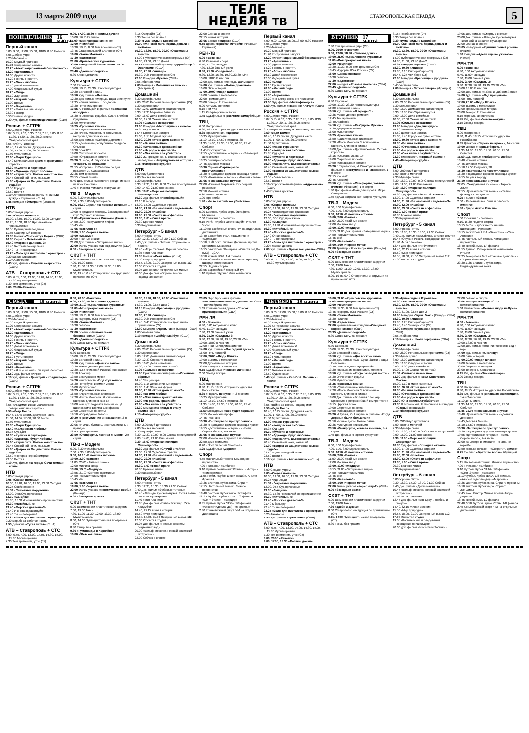13 марта 2009 года
ТЕЛЕ
НЕДЕЛЯ ТВ
СТАВРОПОЛЬСКАЯ ПРАВДА
5
ПОНЕДЕЛЬНИК 16 марта
Первый канал
5.00, 9.00, 12.00, 15.00, 18.00, 0.30 Новости
5.05 Доброе утро!
9.20 Малахов +
10.20 Модный приговор
11.20 Контрольная закупка
12.20 «Агент национальной безопасности»
13.20 «Детективы»
14.00 Другие новости
14.20 Понять. Простить
15.20 «Огонь любви»
16.10 Давай поженимся!
17.00 Федеральный судья
18.20 «След»
19.10 Жди меня
20.00 «Жаркий лед»
21.00 Время
21.30 «Воротилы»
22.20 «Мама вышла замуж»
23.30 Познер
0.50 Гении и злодеи
1.20 Худ. фильм «Плохие девчонки» (США)
Россия + СГТРК
5.00 Доброе утро, Россия!
5.07, 5.35, 6.07, 6.35, 7.07, 7.35, 8.05, 8.30, 11.30, 14.20, 17.20, 20.25 Вести. Ставропольский край
8.55 «Убить Гитлера»
10.45, 17.45 Вести. Дежурная часть
11.00, 14.00, 17.00, 20.00 Вести
11.50 Мультфильм
12.00 «Марш Турецкого»
14.40 Криминальная драма «Преступная страсть»
16.30 «Кулагин и партнеры»
18.00 «Однажды будет любовь»
19.00 «Кармелита. Цыганская страсть»
20.45 Спокойной ночи, малыши!
21.00 «Доярка из Хацапетовки. Вызов судьбе»
22.50 Городок
23.50 Вести +
0.10 Остросюжетный фильм «Темный дождь» (Германия - США)
1.45 Комедия «Эмигрант» (Италия)
НТВ
6.00 Сегодня утром
9.05 «Скорая помощь»
10.00, 13.00, 16.00, 19.00, 23.00 Сегодня
10.25, 15.30, 18.30 Чрезвычайное происшествие
10.55 Кулинарный поединок
11.55 Квартирный вопрос
13.35 Боевик «Ультиматум Борна» (США)
16.30 Сериал «Литейный, 4»
19.40 «Морские дьяволы-3»
21.40 Честный понедельник
22.40 Ты не поверишь!
23.25 «Соло для пистолета с оркестром»
0.20 Школа злословия
1.10 Quattroruote
1.45 Худ. фильм «Рецепты анархиста» (США)
АТВ – Ставрополь + СТС
6.00, 6.55, 7.00, 13.00, 14.00, 14.30, 15.00, 15.30 Мультсериалы
7.30 Тем временем, утро (Ст)
8.00, 20.00 «Ранетки»
9.00, 17.00, 18.30 «Папины дочки»
10.00, 16.30 Галилео
11.00 «Моя прекрасная няня»
12.00 «Чемпион»
13.30, 19.30, 0.00 Тем временем (Ст)
13.45 Ставропольский Благовест (Ст)
16.00 «Ханна Монтана»
17.30 «Кадетство»
21.00 «Кремлевские курсанты»
22.00 Комедийный боевик «Нянь-ки-2» (США)
23.40 «Даешь молодежь!»
0.30 Кино в деталях
Культура + СГТРК
7.00 Евроньюс
10.00, 19.30, 23.30 Новости культуры
10.20 В главной роли...
10.50 Худ. фильм «Левша»
12.20 Док. фильм «Мерида. Вода и ее пути»
12.35 «Линия жизни». . Бондарев
13.30 Пятое измерение
13.55 А. Ростоцкий в фильме «Запасной аэродром»
15.30 «Пленницы судьбы». Ольга Глебова-Судейкина
16.00 Мультсериал
16.25 «Грозовые камни»
16.50 «Удивительные животные»
17.20 «Игорь Моисеев. Я вспоминаю... гастроль длиною в жизнь»
18.00 Док. фильм «Собор в Дархэме»
18.15 «Достояние республики». Усадьба Ольгово
18.30 БлокНОТ
19.00 Секретные проекты
19.50 «Оправдание Гоголя»
20.20 О. Кабо, М. Глузский в фильме «Умирать не страшно»
21.55 «Острова». К 85-летию со дня рождения Л. Кулиджанова
22.35 Тем временем
23.55 «Тихий гений»
0.40 Док. фильм «Монголия: рождение кино из пространства»
1.40 «Планета Михаила Аникушина»
ТВ-3 – Модем
6.00, 8.30 Мультфильмы
7.00, 7.30, 8.00 Мультсериалы
9.00, 16.10 Сериал «В поисках истины», 1-я серия
10.00 «Городские легенды. Заколдованный круг Садового кольца»
11.00 «Приключения Индианы Джонса»
14.50, 2.00 Разрушители мифов
15.45 Упс!
17.05 «Вавилон-5»
18.00, 1.00 «Черная метка»
19.00 «Медиум»
20.00 «Тайные знаки»
21.00 Док. фильм «Затерянные миры»
22.00 Фильм ужасов «Из-под земли» (США)
0.00 «Звездные врата»
СКЭТ + ТНТ
6.00 Возможности пластической хирургии
7.00, 19.00 Такси
7.30, 11.00, 11.30, 12.00, 12.30, 13.00 Мультсериалы
8.00, 19.45, 0.40 Ставрополь: инструкция по применению (Ст)
8.15 Овертайм (Ст)
8.30 Танцы без правил
9.30 «Гуманоиды в Королёве»
10.00 «Женская лига: парни, деньги и любовь»
10.30, 13.30, 18.00, 20.00 «Счастливы вместе»
14.00 Публицистическая программа (Ст)
14.30, 21.00, 23.55 Дом-2
15.55 Мистический триллер «Другой мир-2. Эволюция» (США)
18.30, 20.30 «Универ»
19.30, 0.25 Информбюро (Ст)
22.00 Комедия «Куклы» (США)
0.55 Убойная лига
2.05 Комедия «Мальчики на пенсии» (Австралия)
Домашний
6.30 Мультфильмы
7.00, 23.00 Региональные программы (Ст)
7.30 Мультсериал
8.00, 12.00 Домашняя энциклопедия
8.30, 12.30 Мировые бабушки
9.00, 16.00 Дела семейные
10.00, 17.00 Скажи, что не так?!
11.00 «Сильное лекарство»
13.00 Комедия «Много шума из ничего»
14.35 Вкусы мира
14.45 Цветочные истории
15.00, 1.15 Модный журнал
18.00, 20.30 «Кто в доме хозяин?»
18.30 «Во имя любви»
19.30 «Отчаянные домохозяйки»
21.00 «Не родись красивой»
22.00 «Она написала убийство»
23.30 Ж. Прокуренко, Г. Епифанцев в мелодраме «Непридуманная история»
2.15 «Наперекор судьбе»
ДТВ
6.00 Клуб детективов
7.00 Тысяча мелочей
7.30 Мультфильмы
8.30, 12.30, 19.00, 0.00 Состав преступлений
9.00, 14.00, 21.00 Вне закона
9.30, 16.00 «Морская полиция. Спецотдел-5»
10.30 Худ. фильм «Непобедимый»
12.10 В засаде
13.00, 17.00 Судебные страсти
14.30, 21.30 «Безмолвный свидетель-3»
15.00, 22.00 «Ищейка»
18.00, 23.00 «Охота на асфальте»
19.30, 1.00 «Узнай врага»
20.30 Брачное чтиво
0.30 Карданный вал
Петербург - 5 канал
6.00 Утро на Пятом
9.30, 12.30, 15.30, 18.30, 21.30 Сейчас
9.40 Док. фильм «Питоны. Вторжение на болота»
10.40 «Игорь Тальков. Версии гибели»
11.35 «Моя планета»
13.35 Боевик «Сент Айвз» (США)
15.50 «Мир природы»
16.55, 18.00, 21.00 Экстренный вызов 112
17.00 Открытая студия
19.05 Док. сериал «Утраченные миры»
20.00 Док. фильм «Оружие России. Подводная вахта»
22.00 Сейчас о спорте
22.15 Живая история
23.05 Боевик «Мираж» (США)
0.55 Драма «Простая история» (Франция - Германия)
РЕН-ТВ
6.00 «Вовочка»
6.30 Реальный спорт
6.40, 11.00 Час суда
7.30, 13.00 Званый ужин
8.30, 21.00 «Солдаты-3»
9.30, 12.30, 16.30, 19.30, 23.30 «24»
10.00, 18.00 В час пик
12.00 Док. фильм «Легенды Далмации»
14.00 Худ. фильм «Война драконов»
16.00 Пять историй
17.00, 20.00 «Люди Шпака»
19.00 Выжить в мегаполисе
22.00 Громкое дело
23.00 Вечер с Т. Кеосаяном
0.00 Актуальное чтиво
0.15 Три угла
1.15 Репортерские истории
1.45 Худ. фильм «Проклятие самоубийцы»
ТВЦ
6.00 Настроение
8.30, 18.15 История государства Российского
8.35 Приключения. «Дорога»
10.35 Мультфильмы
11.10, 15.10, 17.50 Петровка, 38
11.30, 14.30, 17.30, 19.50, 20.30, 23.45 События
11.45 Постскриптум
12.55 «Детективные истории» - «Зловещий автосервис»
13.25 В центре событий
14.45 Деловая Москва
15.30 Сериал «Партнеры по преступлению»
16.30 «Подводная одиссея команды Кусто»
19.55 «Реальные истории» - «Ранняя слава»
21.05 «Генеральская внучка»
22.00 «Евгений Мартынов. Последний романтик»
22.50 Момент истины
0.20 Ничего личного
1.00 Про регби
1.40 «Чисто английское убийство»
Спорт
5.00 Биатлон. Кубок мира. Эстафета. Мужчины
7.00 Телеканал «Бибигон»
9.15 Регби. «Кубок шести наций». Италия - Уэльс
11.10 Конькобежный спорт. ЧМ на отдельных дистанциях
13.40 Баскетбол. НБА. «Вашингтон» - «Орландо»
15.50, 1.40 Бокс. Вахтанг Дарчинян против Кристиана Михареса
16.55 Баскетбол. Женщины. «Спарта энд К» (МО) - ЦСКА
18.50 Хоккей. КХЛ. 1/4 финала
22.00 «Самый сильный человек». Арнольд Шварценеггер Классик
22.55 Неделя спорта
23.55 Европейский покерный тур
1.10 Футбол. Журнал Лиги чемпионов
Первый канал
5.00, 9.00, 12.00, 15.00, 18.00, 0.30 Новости
5.05 Доброе утро!
9.20 Малахов +
10.20 Модный приговор
11.20 Контрольная закупка
12.20 «Агент национальной безопасности»
13.20 «Детективы»
14.00 Другие новости
14.20 Понять. Простить
15.20 «Огонь любви»
16.10 Давай поженимся!
17.00 Федеральный судья
18.20 «След»
19.10 Пусть говорят
20.00 «Жаркий лед»
21.00 Время
21.30 «Воротилы»
22.20 «По следу снежного человека»
23.50 Худ. фильм «Мистификация»
1.50 Худ. фильм «Парни не плачут» (США)
Россия + СГТРК
5.00 Доброе утро, Россия!
5.07, 5.35, 6.07, 6.35, 7.07, 7.35, 8.05, 8.30, 11.30, 14.20, 17.20, 20.25 Вести. Ставропольский край
8.55 «Бунт Ихтиандра. Александр Беляев»
9.50 «Леди Бомж»
10.45, 17.45 Вести. Дежурная часть
11.00, 14.00, 17.00, 20.00 Вести
11.50 Мультфильм
12.00 «Марш Турецкого»
14.40 «Колдовская любовь»
15.35 Суд идет
16.30 «Кулагин и партнеры»
18.00 «Однажды будет любовь»
19.00 «Кармелита. Цыганская страсть»
20.45 Спокойной ночи, малыши!
21.00 «Доярка из Хацапетовки. Вызов судьбе»
22.50 «Севастополь»
23.50 Вести +
0.10 Остросюжетный фильм «Адреналин» (США)
1.40 Горячая десятка
НТВ
6.00 Сегодня утром
9.05 «Скорая помощь»
10.00, 13.00, 16.00, 19.00, 23.00 Сегодня
10.25 Чистосердечное признание
11.00 «Секретные поручения»
12.00, 0.55 Суд присяжных
13.30 «Сыщики»
15.30, 18.30 Чрезвычайное происшествие
16.30 «Литейный, 4»
19.40 «Морские дьяволы-3»
21.40 Очная ставка
22.40 Ты не поверишь!
23.25 «Соло для пистолета с оркестром»
0.20 Главная дорога
2.00 Худ. фильм «Время танцевать» (США)
АТВ – Ставрополь + СТС
6.00, 6.55, 7.00, 13.00, 14.00, 14.30, 15.00, 15.30 Мультсериалы
ВТОРНИК 17 марта
7.30 Тем временем, утро (Ст)
8.00, 20.00 «Ранетки»
9.00, 17.00, 18.30 «Папины дочки»
10.00, 21.00 «Кремлевские курсанты»
11.00 «Моя прекрасная няня»
12.00 «Чемпион»
13.30, 19.30, 0.00 Тем временем (Ст)
13.45 «Курорты Юга России» (Ст)
16.00 «Ханна Монтана»
16.30 Галилео
17.30 «Кадетство»
22.00 Комедия «Розовая пантера» (США)
23.45 «Даешь молодежь!»
0.30 Слава Богу, ты пришел!
Культура + СГТРК
6.30 Евроньюс
10.00, 19.30, 23.30 Новости культуры
10.20 В главной роли...
10.50 Худ. фильм «В городе С.»
12.35 Живое дерево ремесел
12.45 Тем временем
13.40 Academia
14.10 Худ. фильм «Разбудите Мухина»
15.30 Дворцовые тайны
16.00 Мультсериал
16.25 «Грозовые камни»
16.50 «Удивительные животные»
17.20 «Игорь Моисеев. Я вспоминаю... гастроль длиною в жизнь»
18.00 Док. фильм «Дроттингхольм. Остров королев»
18.15 «Слыхали ль вы?..»
19.00 Секретные проекты
19.50 «Оправдание Гоголя»
20.20 Г. Тараторкин, И. Смоктуновский в фильме «Преступление и наказание», 1-я серия
22.15 Кто мы?
22.45 Апокриф
23.50 Худ. фильм «Стенфорты, хозяева ячменя» (Франция), 1-я серия
1.30 Док. фильм «Розы для короля. Игорь Северянин»
1.55 «Душа-астраханка». Борис Кустодиев
ТВ-3 – Модем
6.00, 8.30 Мультфильмы
7.00, 7.30, 8.00 Мультсериалы
9.00, 16.10 «В поисках истины»
10.00, 2.00 «Баязет»
11.00, 20.00 «Тайные знаки»
12.00 Мистика звезд
13.00, 19.00 «Медиум»
13.55, 21.00 Док. фильм «Затерянные миры»
14.50 Разрушители мифов
15.45 Упс!
17.05 «Вавилон-5»
18.00, 1.00 «Черная метка»
22.00 Триллер «Ярость гризли» (Канада)
0.00 «Звездные врата»
СКЭТ + ТНТ
6.00 Возможности пластической хирургии
7.00, 19.00 Такси
7.30, 11.00, 11.30, 12.00, 12.30, 13.00 Мультсериалы
8.00, 19.45, 0.40 Ставрополь: инструкция по применению (Ст)
8.15 Преображение (Ст)
8.30 Танцы без правил
9.30 «Гуманоиды в Королёве»
10.00 «Женская лига: парни, деньги и любовь»
10.30, 13.30, 18.00, 20.00 «Счастливы вместе»
14.00 Публицистическая программа (Ст)
14.30, 21.00, 23.40 Дом-2
16.05 Комедия «Куклы» (США)
18.30, 20.30 «Универ»
19.30, 0.10 Информбюро (Ст)
19.45, 0.25 VIP-бюро (Ст)
22.00 Комедия «Красавица и уродина» (США)
0.45 Убойная лига
2.00 Комедия «Летний лагерь» (Франция)
Домашний
6.30 Мультфильмы
7.00, 23.00 Региональные программы (Ст)
7.30 Мультсериал
8.00, 12.00 Домашняя энциклопедия
8.30, 12.30 ИноСтранная кухня
9.00, 16.00 Дела семейные
10.00, 17.00 Скажи, что не так?!
11.00 «Сильное лекарство»
13.00 Комедия «Два дня чудес»
14.20 Знаковые вещи
14.50 Цветочные истории
15.00, 1.40 Городское путешествие
18.00, 20.30 «Кто в доме хозяин?»
18.30 «Во имя любви»
19.30 «Отчаянные домохозяйки»
21.00 «Не родись красивой»
22.00 «Она написала убийство»
23.30 Киноповесть «Первый эшелон»
2.40 «Наперекор судьбе»
ДТВ
6.00, 2.00 Клуб детективов
7.00 Тысяча мелочей
7.30 Мультфильмы
8.30, 12.30, 19.00, 0.00 Состав преступлений
9.00, 14.00, 21.00 Вне закона
9.30, 16.00 «Морская полиция. Спецотдел-5»
10.30 Худ. фильм «Золотой эшелон»
13.00, 17.00 Судебные страсти
14.30, 21.30 «Безмолвный свидетель-3»
15.00, 22.00 «Ищейка»
18.00, 23.00 «Охота на асфальте»
19.30, 1.00 «Узнай врага»
20.30 Брачное чтиво
0.30 Карданный вал
Петербург - 5 канал
6.00 Утро на Пятом
9.30, 12.30, 15.30, 18.30, 21.30 Сейчас
9.40 Док. фильм «Дельфины. В тихом омуте»
10.45 «Оружие России. Подводная вахта»
11.40 «Моя планета»
13.45 Док. фильм «Ян Флеминг»
14.40, 22.15 Живая история
15.50 «Мир природы»
16.55, 18.00, 21.00 Экстренный вызов 112
17.00 Открытая студия
19.05 Док. фильм «Смерть в снегах»
20.00 Док. фильм «Легенда Русского музея. Тихая война Василия Пушкарева»
22.00 Сейчас о спорте
23.05 Мелодрама «Криминальный роман» (Индия)
1.30 Комедия «Адела еще не ужинала» (Чехия)
РЕН-ТВ
6.00 «Вовочка»
6.30, 0.00 Актуальное чтиво
6.40, 11.00 Час суда
7.30, 13.00 Званый ужин
8.30, 21.00 «Солдаты-3»
9.30, 12.30, 16.30, 19.30, 23.30 «24»
10.00, 18.00 В час пик
12.00 Док. фильм «Тайны индийских йогов»
14.00 Худ. фильм «Под прицелом»
16.00 Пять историй
17.00, 20.00 «Люди Шпака»
19.00 Выжить в мегаполисе
22.00 Чрезвычайные истории
23.00 Вечер с Т. Кеосаяном
0.15 Нереальная политика
0.45 Худ. фильм «Человек-акула»
2.15 Звезда покера
ТВЦ
6.00 Настроение
8.30, 11.45, 18.15 История государства Российского
8.35 Детектив «Пароль не нужен», 1-я серия
10.00 Боевик «Черные береты»
11.30, 14.30, 17.30, 19.50, 20.50, 23.50 События
11.50 Худ. фильм «Лабиринты любви»
13.40 Момент истины
14.45 Деловая Москва
15.10, 17.50 Петровка, 38
15.30 «Партнеры по преступлению»
16.30 «Подводная одиссея команды Кусто»
19.55 Лицом к городу
21.10 «Генеральская внучка»
22.05 «Скандальная жизнь» – «Тарифы ЖКХ»
22.55 «Доказательства вины» - «Тайны французского двора»
0.25 Триллер «Заказ»
2.00 «Железный век. Сила и слабость империи»
2.30 «Пуаро Агаты Кристи»
Спорт
7.00 Телеканал «Бибигон»
9.10, 15.30 Неделя спорта
10.15 Регби. «Кубок шести наций». Шотландия - Ирландия
13.15 Баскетбол. НБА. «Хьюстон» - «Сан-Антонио»
16.45 Настольный теннис. Командное первенство
18.40 Хоккей. КХЛ. 1/4 финала
21.55 Футбол. Обзор матчей чемпионата Италии
22.25 Вечер боев М-1. «Красные дьяволы» - сборная Финляндии
23.30, 1.25 Биатлон. Кубок мира. Индивидуальная гонка
СРЕДА 18 марта
Первый канал
5.00, 9.00, 12.00, 15.00, 18.00, 0.30 Новости
5.05 Доброе утро!
9.20 Малахов +
10.20 Модный приговор
11.20 Контрольная закупка
12.20 «Агент национальной безопасности»
13.20 «Детективы»
14.00 Другие новости
14.20 Понять. Простить
15.20 «Огонь любви»
16.10 Давай поженимся!
17.00 Федеральный судья
18.20 «След»
19.10 Пусть говорят
20.00 «Жаркий лед»
21.00 Время
21.30 «Воротилы»
22.20 «Я еще не жил». Валерий Леонтьев
23.50 Худ. фильм «Игра»
2.10 Худ. фильм «Деметрий и гладиаторы» (США)
Россия + СГТРК
5.00 Доброе утро, Россия!
5.07, 5.35, 6.07, 6.35, 7.07, 7.35, 8.05, 8.30, 11.30, 14.20, 17.20, 20.25 Вести. Ставропольский край
8.55 «Академик Исаак Халатников: совершенно не секретно»
9.50 «Леди Босс»
10.45, 17.45 Вести. Дежурная часть
11.00, 14.00, 17.00, 20.00 Вести
11.50 Мультфильм
12.30 «Марш Турецкого»
14.40 «Колдовская любовь»
15.35 Суд идет
16.30 «Кулагин и партнеры»
18.00 «Однажды будет любовь»
19.00 «Кармелита. Цыганская страсть»
20.45 Спокойной ночи, малыши!
21.00 «Доярка из Хацапетовки. Вызов судьбе»
22.50 «Призрак черной смерти»
23.50 Вести +
0.10 Худ. фильм «В городе Сочи темные ночи»
НТВ
6.00 Сегодня утром
9.05 «Скорая помощь»
10.00, 13.00, 16.00, 19.00, 23.00 Сегодня
10.25 Особо опасен!
11.00 «Секретные поручения»
12.00, 0.55 Суд присяжных
13.30 «Сыщики»
15.30, 18.30 Чрезвычайное происшествие
16.30 «Литейный, 4»
19.40 «Морские дьяволы-3»
21.40 И снова здравствуйте!
22.40 Ты не поверишь!
23.25 «Соло для пистолета с оркестром»
0.20 Борьба за собственность
1.55 Детектив «Тугая петля» (США)
АТВ – Ставрополь + СТС
6.00, 6.55, 7.00, 13.00, 14.00, 14.30, 15.00, 15.30 Мультсериалы
7.30 Тем временем, утро (Ст)
8.00, 20.00 «Ранетки»
9.00, 17.00, 18.30 «Папины дочки»
10.00, 21.00 «Кремлевские курсанты»
11.00 «Моя прекрасная няня»
12.00 «Чемпион»
13.30, 19.30, 0.00 Тем временем (Ст)
13.45 «Курорты Юга России» (Ст)
16.00 «Ханна Монтана»
16.30 Галилео
17.30 «Кадетство»
22.00 Боевик «Национальная безопасность» (США)
23.45 «Даешь молодежь!»
0.30 Слава Богу, ты пришел!
Культура + СГТРК
6.30 Евроньюс
10.00, 19.30, 23.30 Новости культуры
10.20 В главной роли...
10.50 Худ. фильм «Дамское танго»
12.20 Живое дерево ремесел
12.30, 1.55 «Николай Римский-Корсаков»
13.10 Апокриф
13.50 Век Русского музея
14.20 Киноповесть «Под стук колес»
15.30 Петербург: время и место
16.00 Мультсериал
16.25 «Грозовые камни»
16.50 «Удивительные животные»
17.20 «Игорь Моисеев. Я вспоминаю... гастроль длиною в жизнь»
18.00 Концерт лауреата премии им. Д. Шостаковича Ефима Бронфмана
19.00 Секретные проекты
19.50 «Оправдание Гоголя»
20.20 «Преступление и наказание», 2-я серия
22.05 «Я лишь бунтарь, искатель истины и правды»
22.45 Цвет времени
23.50 «Стенфорты, хозяева ячменя», 2-я серия
ТВ-3 – Модем
6.00, 8.30 Мультфильмы
7.00, 7.30, 8.00 Мультсериалы
9.00, 16.10 «В поисках истины»
10.00, 2.00 «Баязет»
11.00, 20.00 «Тайные знаки»
12.00 Мистика звезд
13.00, 19.00 «Медиум»
13.55, 21.00 «Затерянные миры»
14.50 Разрушители мифов
15.45 Упс!
17.05 «Вавилон-5»
18.00, 1.00 «Черная метка»
22.00 Фильм ужасов «Генетическая особь» (Канада)
0.00 «Звездные врата»
СКЭТ + ТНТ
6.00 Возможности пластической хирургии
7.00, 19.00 Такси
7.30, 11.00, 11.30, 12.00, 12.30, 13.00 Мультсериалы
8.00, 14.00 Публицистическая программа (Ст)
8.30 Танцы без правил
9.30 «Гуманоиды в Королёве»
10.00 «Женская лига»
10.30, 13.30, 18.00, 20.00 «Счастливы вместе»
14.30, 21.00, 23.55 Дом-2
16.15 Комедия «Красавица и уродина» (США)
18.30, 20.30 «Универ»
19.30, 0.25 Информбюро (Ст)
19.45, 0.40 Ставрополь: инструкция по применению (Ст)
22.00 Комедия «Удачи, Чак!» (Канада - США)
1.00 Убойная лига
2.10 Комедия «Шайбу! Шайбу!» (США)
Домашний
6.30 Мультфильмы
7.00, 23.00 Региональные программы (Ст)
7.30 Мультсериал
8.00, 12.00 Домашняя энциклопедия
8.30, 12.30 Спросите повара
9.00, 16.00 Дела семейные
10.00, 17.00 Скажи, что не так?!
11.00 «Сильное лекарство»
13.00 Приключенческий фильм «Огненные вёрсты»
14.45 Улицы мира
15.00, 1.15 Декоративные страсти
15.30, 1.45 Женская форма
18.00, 20.30 «Кто в доме хозяин?»
18.30 «Во имя любви»
19.30 «Отчаянные домохозяйки»
21.00 «Не родись красивой»
22.00 «Она написала убийство»
23.30 Мелодрама «Когда я стану великаном»
2.15 «Наперекор судьбе»
ДТВ
6.00, 2.00 Клуб детективов
7.00 Тысяча мелочей
7.30 Мультфильмы
8.30, 12.30, 19.00, 0.00 Состав преступлений
9.00, 14.00, 21.00 Вне закона
9.30, 16.00 «Морская полиция. Спецотдел-5»
10.30 Худ. фильм «Случай в тайге»
13.00, 17.00 Судебные страсти
14.30, 21.30 «Безмолвный свидетель-3»
15.00, 22.00 «Ищейка»
18.00, 23.00 «Охота на асфальте»
19.30, 1.00 «Узнай врага»
20.30 Брачное чтиво
0.30 Карданный вал
Петербург - 5 канал
6.00 Утро на Пятом
9.30, 12.30, 15.30, 18.30, 21.30 Сейчас
9.40 Док. фильм «Зубастые титаны»
10.45 «Легенда Русского музея. Тихая война Василия Пушкарева»
11.40 «Моя планета»
13.35 Док. фильм «Пабло Эскобар. Ужас Колумбии»
14.40, 22.15 Живая история
15.50 «Мир природы»
16.55, 18.00, 21.00 Экстренный вызов 112
17.00 Открытая студия
19.05 Док. фильм «Грязные секреты подземных вод»
20.00 «Вольф Мессинг. Первый советский экстрасенс»
22.00 Сейчас о спорте
23.05 Пирс Броснан в фильме «Исчезновение Кевина Джонсона» (США - Великобритания)
1.05 Криминальная драма «Список приговоренных» (США)
РЕН-ТВ
6.00 «Вовочка»
6.30, 0.00 Актуальное чтиво
6.40, 11.00 Час суда
7.30, 13.00 Званый ужин
8.30, 21.00 «Солдаты-3»
9.30, 12.30, 16.30, 19.30, 23.30 «24»
10.00, 18.00 В час пик
12.00 «Тайны индийских йогов»
14.00 Худ. фильм «Последний десант»
16.00 Пять историй
17.00, 20.00 «Люди Шпака»
19.00 Выжить в мегаполисе
22.00 Детективные истории
23.00 Вечер с Т. Кеосаяном
0.15 Худ. фильм «Человек-личинка»
2.00 Звезда покера
ТВЦ
6.00 Настроение
8.30, 11.45, 18.15 История государства Российского
8.35 «Пароль не нужен», 2-я серия
10.25 Мультфильмы
11.10, 15.10, 17.50 Петровка, 38
11.30, 14.30, 17.30, 19.50, 20.30, 23.45 События
11.50 Мелодрама «Всё будет хорошо»
13.55 Московские профи
14.45 Резонанс
15.30 «Партнеры по преступлению»
16.30 «Подводная одиссея команды Кусто»
19.55 «Детективные истории» - «Беги, Серега, беги!», 1-я часть
21.05 «Генеральская внучка»
22.00 «Бомба как аргумент в политике»
22.50 Дело принципа
0.20 «Поет Валерий Леонтьев»
1.25 Худ. фильм «Дорога»
Спорт
4.55 Настольный теннис. Командное первенство
7.00 Телеканал «Бибигон»
9.10 Футбол. Чемпионат Италии. «Интер» - «Фиорентина»
11.05 Регби. «Кубок шести наций». Англия - Франция
13.35 Биатлон. Кубок мира. Спринт
17.15 Настольный теннис. Личное первенство
18.40 Биатлон. Кубок мира. Эстафета
22.25 Футбол. Кубок УЕФА. 1/8 финала. «Сент-Этьен» - «Вердер»
0.35 Футбол. Кубок УЕФА. 1/8 финала. «Аякс» (Нидерланды) - «Марсель»
2.30 Конькобежный спорт. ЧМ на отдельных дистанциях
ЧЕТВЕРГ 19 марта
Первый канал
5.00, 9.00, 12.00, 15.00, 18.00, 0.30 Новости
5.05 Доброе утро!
9.20 Малахов +
10.20 Модный приговор
11.20 Контрольная закупка
12.20 «Агент национальной безопасности»
13.20 «Детективы»
14.00 Другие новости
14.20 Понять. Простить
15.20 «Огонь любви»
16.10 Давай поженимся!
17.00 Федеральный судья
18.20 «След»
19.10 Пусть говорят
20.00 «Жаркий лед»
21.00 Время
21.30 «Воротилы»
22.20 Человек и закон
23.50 Судите сами
0.40 Худ. фильм «Хеллбой. Парень из пекла»
Россия + СГТРК
5.00 Доброе утро, Россия!
5.07, 5.35, 6.07, 6.35, 7.07, 7.35, 8.05, 8.30, 11.30, 14.20, 17.20, 20.25 Вести. Ставропольский край
8.55 «Война за океан. Подводники»
9.50 «Леди Босс»
10.45, 17.45 Вести. Дежурная часть
11.00, 14.00, 17.00, 20.00 Вести
11.50 Мультфильм
12.00 «Марш Турецкого»
14.40 «Колдовская любовь»
15.35 Суд идет
16.30 «Кулагин и партнеры»
18.00 «Однажды будет любовь»
19.00 «Кармелита. Цыганская страсть»
20.45 Спокойной ночи, малыши!
21.00 «Доярка из Хацапетовки. Вызов судьбе»
22.50 «Цена звездной роли»
23.50 Вести +
0.10 Худ. фильм «Апокалипсис» (США)
НТВ
6.00 Сегодня утром
9.05 «Скорая помощь»
10.00, 13.00, 16.00, 19.00, 23.00 Сегодня
10.25 Чудо-люди
11.00 «Секретные поручения»
12.00, 0.55 Суд присяжных
13.30 «Сыщики»
15.30, 18.30 Чрезвычайное происшествие
16.30 «Литейный, 4»
19.40 «Морские дьяволы-3»
21.40 К барьеру!
22.40 Ты не поверишь!
23.25 «Соло для пистолета с оркестром»
0.20 Авиаторы
1.55 Худ. фильм «Гремлины» (США)
АТВ – Ставрополь + СТС
6.00, 6.55, 7.00, 13.00, 14.00, 14.30, 15.00, 15.30 Мультсериалы
7.30 Тем временем, утро (Ст)
8.00, 20.00 «Ранетки»
9.00, 17.00, 18.30 «Папины дочки»
10.00, 21.00 «Кремлевские курсанты»
11.00 «Моя прекрасная няня»
12.00 «Чемпион»
13.30, 19.30, 0.00 Тем временем (Ст)
13.45 «Курорты Юга России» (Ст)
16.00 «Ханна Монтана»
16.30 Галилео
17.30 «Кадетство»
22.00 Криминальная комедия «Спецагент Корки Романо» (США)
23.35 «Даешь молодежь!»
0.30 Слава Богу, ты пришел!
Культура + СГТРК
6.30 Евроньюс
10.00, 19.30, 23.30 Новости культуры
10.20 В главной роли...
10.50 Худ. фильм «Два воскресенья»
12.20 Док. фильм «Сан-Суси. Замки и сады Потсдама»
12.40, 1.55 «Модест Мусоргский»
13.20 «Письма из провинции». Нерехта
13.50 Худ. фильм «Когда разводят мосты»
15.30 Отечество и судьбы
16.00 Мультсериал
16.25 «Грозовые камни»
16.50 «Удивительные животные»
17.20 «Игорь Моисеев. Я вспоминаю... гастроль длиною в жизнь»
18.00 Док. фильм «Большая площадь Брюсселя. Прекраснейший в мире театр»
18.15 Царская ложа
19.00 Секретные проекты
19.50 «Оправдание Гоголя»
20.20 И. Гулая, Ю. Никулин в фильме «Когда деревья были большими»
21.50 Черные дыры. Белые пятна
22.35 Культурная революция
23.50 «Стенфорты, хозяева ячменя», 3-я серия
1.45 Док. фильм «Портрет супругов»
ТВ-3 – Модем
6.00, 8.30 Мультфильмы
7.00, 7.30, 8.00 Мультсериалы
9.00, 16.10 «В поисках истины»
10.00, 2.00 «Баязет»
11.00, 20.00 «Тайные знаки»
12.00 Мистика звезд
13.00, 19.00 «Медиум»
13.55, 21.00 «Затерянные миры»
14.50 Разрушители мифов
15.45 Упс!
17.05 «Вавилон-5»
18.00, 1.00 «Черная метка»
22.00 Фильм ужасов «Карнозавр-2» (США)
0.00 «Звездные врата»
СКЭТ + ТНТ
6.00 Возможности пластической хирургии
7.00, 19.00 Такси
7.30 «Дрейк и Джош»
8.00 Ставрополь: инструкция по применению (Ст)
8.15, 14.00 Публицистическая программа (Ст)
8.30 Танцы без правил
9.30 «Гуманоиды в Королёве»
10.00 «Женская лига»
10.30, 13.30, 18.00, 20.00 «Счастливы вместе»
14.30, 21.00, 23.55 Дом-2
16.00 Комедия «Удачи, Чак!» (Канада - США)
18.30, 20.30 «Универ»
19.30, 0.25 Информбюро (Ст)
19.45, 0.40 Университет (Ст)
22.00 Комедия «Бунтарка» (Германия - США)
0.55 Убойная лига
2.10 Комедия «Школа серфинга» (США)
Домашний
6.30 Мультфильмы
7.00, 23.00 Региональные программы (Ст)
7.30 Мультсериал
8.00, 12.00 Домашняя энциклопедия
8.30, 12.30 Сладкие истории
9.00, 16.00 Дела семейные
10.00, 17.00 Скажи, что не так?!
11.00 «Сильное лекарство»
13.00 Худ. фильм «Посол Советского Союза»
15.00, 1.10 В мире животных
18.00, 20.30 «Кто в доме хозяин?»
18.30 «Во имя любви»
19.30 «Отчаянные домохозяйки»
21.00 «Не родись красивой»
22.00 «Она написала убийство»
23.30 И. Ильинский, Н. Рыбников в комедии «Старый знакомый»
2.10 «Наперекор судьбе»
ДТВ
6.00, 2.00 Клуб детективов
7.00 Тысяча мелочей
7.30 Мультфильмы
8.30, 12.30, 19.00, 0.00 Состав преступлений
9.00, 14.00, 21.00 Вне закона
9.30, 16.00 «Морская полиция. Спецотдел-5»
10.30 Худ. фильм «Лошади в океане»
13.00, 17.00 Судебные страсти
14.30, 21.30 «Безмолвный свидетель-3»
15.00, 22.00 «Ищейка»
18.00, 23.00 «Охота на асфальте»
19.30, 1.00 «Узнай врага»
20.30 Брачное чтиво
0.30 Карданный вал
Петербург - 5 канал
6.00 Утро на Пятом
9.30, 12.30, 15.30, 18.30, 21.30 Сейчас
9.40 Док. фильм «Дикие малыши»
10.45 «Вольф Мессинг. Первый советский экстрасенс»
11.40 «Моя планета»
13.45 Док. фильм «Ева Браун. Любовь и смерть»
14.40, 22.15 Живая история
15.50 «Мир природы»
16.55, 18.00, 21.00 Экстренный вызов 112
17.00 Открытая студия
19.05 «Космические исследования. Посещение пришельцев»
20.00 Док. фильм «И все-таки Таганка!»
22.00 Сейчас о спорте
23.05 Вестерн «Кэтлоу» (США - Великобритания)
1.00 Фантастика. «Первые люди на Луне» (Великобритания)
РЕН-ТВ
6.00 «Вовочка»
6.30, 0.00 Актуальное чтиво
6.40, 11.00 Час суда
7.30, 13.00 Званый ужин
8.30, 21.00 «Солдаты-3»
9.30, 12.30, 16.30, 19.30, 23.30 «24»
10.00, 18.00 В час пик
12.00 Док. фильм «Японии: божества вод и гор»
14.00 Худ. фильм «К солнцу»
16.00 Пять историй
17.00, 20.00 «Люди Шпака»
19.00 Выжить в мегаполисе
22.00 Секретные истории
23.00 Вечер с Т. Кеосаяном
0.15 Худ. фильм «Змеиный царь»
2.00 Звезда покера
ТВЦ
6.00 Настроение
8.30, 18.15 История государства Российского
8.35 Худ. фильм «Пропавшая экспедиция», 1-я и 2-я серии
11.10 День аиста
11.30, 14.30, 17.30, 19.50, 20.30, 23.50 События
11.45, 21.05 «Генеральская внучка»
13.40 «Доказательства вины» - «Домик в деревне»
14.45 Деловая Москва
15.10, 17.50 Петровка, 38
15.30 «Партнеры по преступлению»
16.30 «Подводная одиссея команды Кусто»
19.55 «Детективные истории» - «Беги, Серега, беги!», 2-я часть
22.00 «В центре внимания» - «Папа, не горюй!»
22.50 «Только ночью» – «Сократить армию»
0.25 Триллер «Братство волка» (Франция)
Спорт
5.15 Настольный теннис. Личное первенство
7.00 Телеканал «Бибигон»
9.10 Футбол. Кубок УЕФА. 1/8 финала. «Сент-Этьен» - «Вердер»
11.10 Футбол. Кубок УЕФА. 1/8 финала. «Аякс» (Нидерланды) - «Марсель»
13.25 Биатлон. Кубок мира. Спринт. Мужчины
16.10 Биатлон. Кубок мира. Спринт. Женщины
17.45 Бокс. Виктор Оганов против Андре Дирреля
18.45 Хоккей. КХЛ. 1/2 финала
22.40, 0.50 Футбол. Кубок УЕФА. 1/8 финала
2.45 Конькобежный спорт. ЧМ на отдельных дистанциях